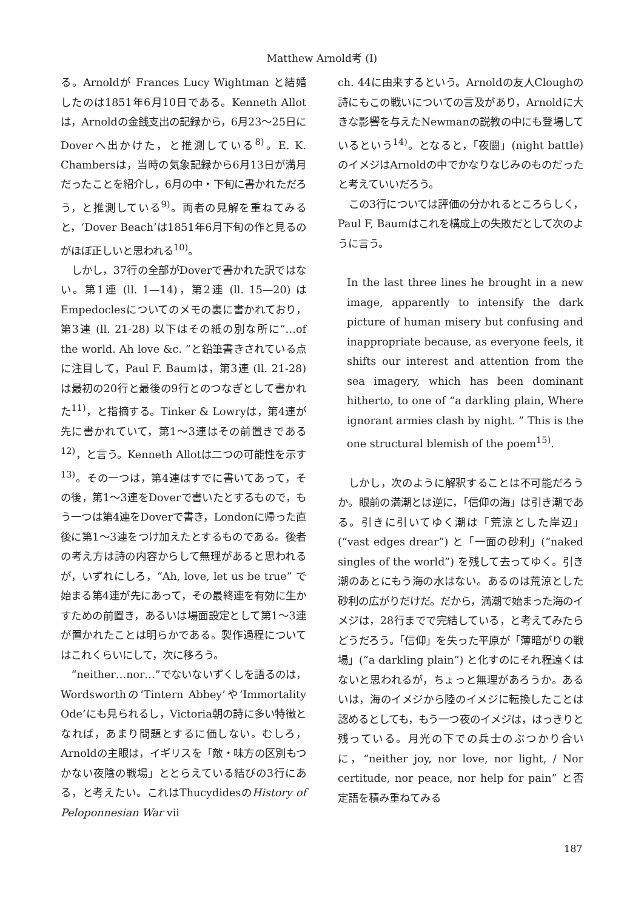Matthew Arnold考 (I)
る。Arnoldが Frances Lucy Wightman と結婚したのは1851年6月10日である。Kenneth Allotは，Arnoldの金銭支出の記録から，6月23〜25日にDoverへ出かけた，と推測している<sup>8)</sup>。E. K. Chambersは，当時の気象記録から6月13日が満月だったことを紹介し，6月の中・下旬に書かれただろう，と推測している<sup>9)</sup>。両者の見解を重ねてみると，‘Dover Beach’は1851年6月下旬の作と見るのがほぼ正しいと思われる<sup>10)</sup>。
しかし，37行の全部がDoverで書かれた訳ではない。第1連 (ll. 1—14)，第2連 (ll. 15—20) はEmpedoclesについてのメモの裏に書かれており，第3連 (ll. 21-28) 以下はその紙の別な所に“…of the world. Ah love &c. ”と鉛筆書きされている点に注目して，Paul F. Baumは，第3連 (ll. 21-28) は最初の20行と最後の9行とのつなぎとして書かれた<sup>11)</sup>，と指摘する。Tinker & Lowryは，第4連が先に書かれていて，第1〜3連はその前置きである<sup>12)</sup>，と言う。Kenneth Allotは二つの可能性を示す<sup>13)</sup>。その一つは，第4連はすでに書いてあって，その後，第1〜3連をDoverで書いたとするもので，もう一つは第4連をDoverで書き，Londonに帰った直後に第1〜3連をつけ加えたとするものである。後者の考え方は詩の内容からして無理があると思われるが，いずれにしろ，“Ah, love, let us be true” で始まる第4連が先にあって，その最終連を有効に生かすための前置き，あるいは場面設定として第1〜3連が置かれたことは明らかである。製作過程についてはこれくらいにして，次に移ろう。
“neither…nor…”でないないずくしを語るのは，Wordsworthの‘Tintern Abbey’や‘Immortality Ode’にも見られるし，Victoria朝の詩に多い特徴となれば，あまり問題とするに価しない。むしろ，Arnoldの主眼は，イギリスを「敵・味方の区別もつかない夜陰の戦場」ととらえている結びの3行にある，と考えたい。これはThucydidesのHistory of Peloponnesian War vii
ch. 44に由来するという。Arnoldの友人Cloughの詩にもこの戦いについての言及があり，Arnoldに大きな影響を与えたNewmanの説教の中にも登場しているという<sup>14)</sup>。となると，「夜闘」(night battle) のイメジはArnoldの中でかなりなじみのものだったと考えていいだろう。
この3行については評価の分かれるところらしく，Paul F, Baumはこれを構成上の失敗だとして次のように言う。
In the last three lines he brought in a new image, apparently to intensify the dark picture of human misery but confusing and inappropriate because, as everyone feels, it shifts our interest and attention from the sea imagery, which has been dominant hitherto, to one of “a darkling plain, Where ignorant armies clash by night. ” This is the one structural blemish of the poem<sup>15)</sup>.
しかし，次のように解釈することは不可能だろうか。眼前の満潮とは逆に，「信仰の海」は引き潮である。引きに引いてゆく潮は「荒涼とした岸辺」(“vast edges drear”) と「一面の砂利」(“naked singles of the world”) を残して去ってゆく。引き潮のあとにもう海の水はない。あるのは荒涼とした砂利の広がりだけだ。だから，満潮で始まった海のイメジは，28行までで完結している，と考えてみたらどうだろう。「信仰」を失った平原が「薄暗がりの戦場」(“a darkling plain”) と化すのにそれ程遠くはないと思われるが，ちょっと無理があろうか。あるいは，海のイメジから陸のイメジに転換したことは認めるとしても，もう一つ夜のイメジは，はっきりと残っている。月光の下での兵士のぶつかり合いに，“neither joy, nor love, nor light, / Nor certitude, nor peace, nor help for pain” と否定語を積み重ねてみる
187